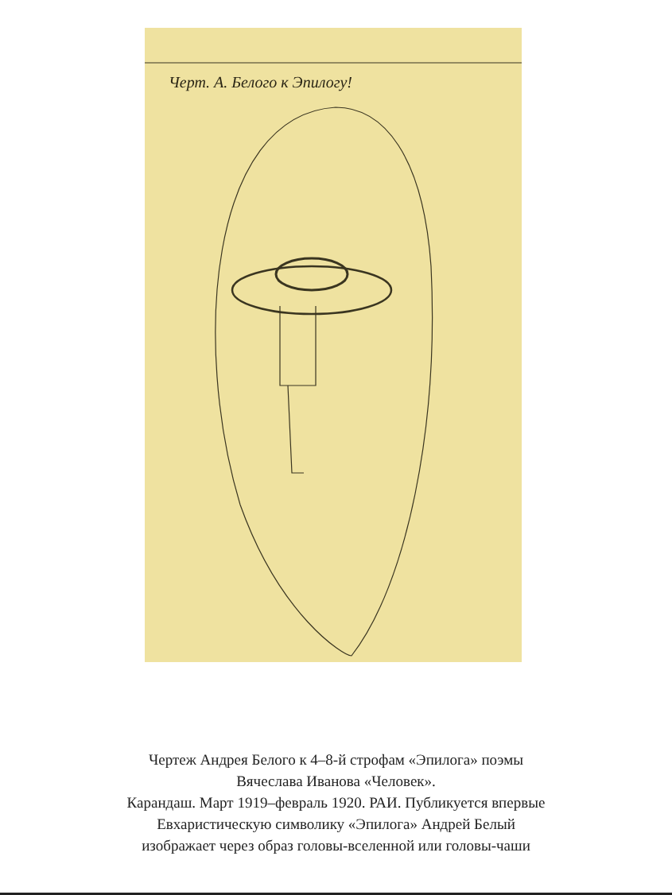Черт. А. Белого к Эпилогу!
Чертеж Андрея Белого к 4–8-й строфам «Эпилога» поэмы
Вячеслава Иванова «Человек».
Карандаш. Март 1919–февраль 1920. РАИ. Публикуется впервые
Евхаристическую символику «Эпилога» Андрей Белый
изображает через образ головы-вселенной или головы-чаши